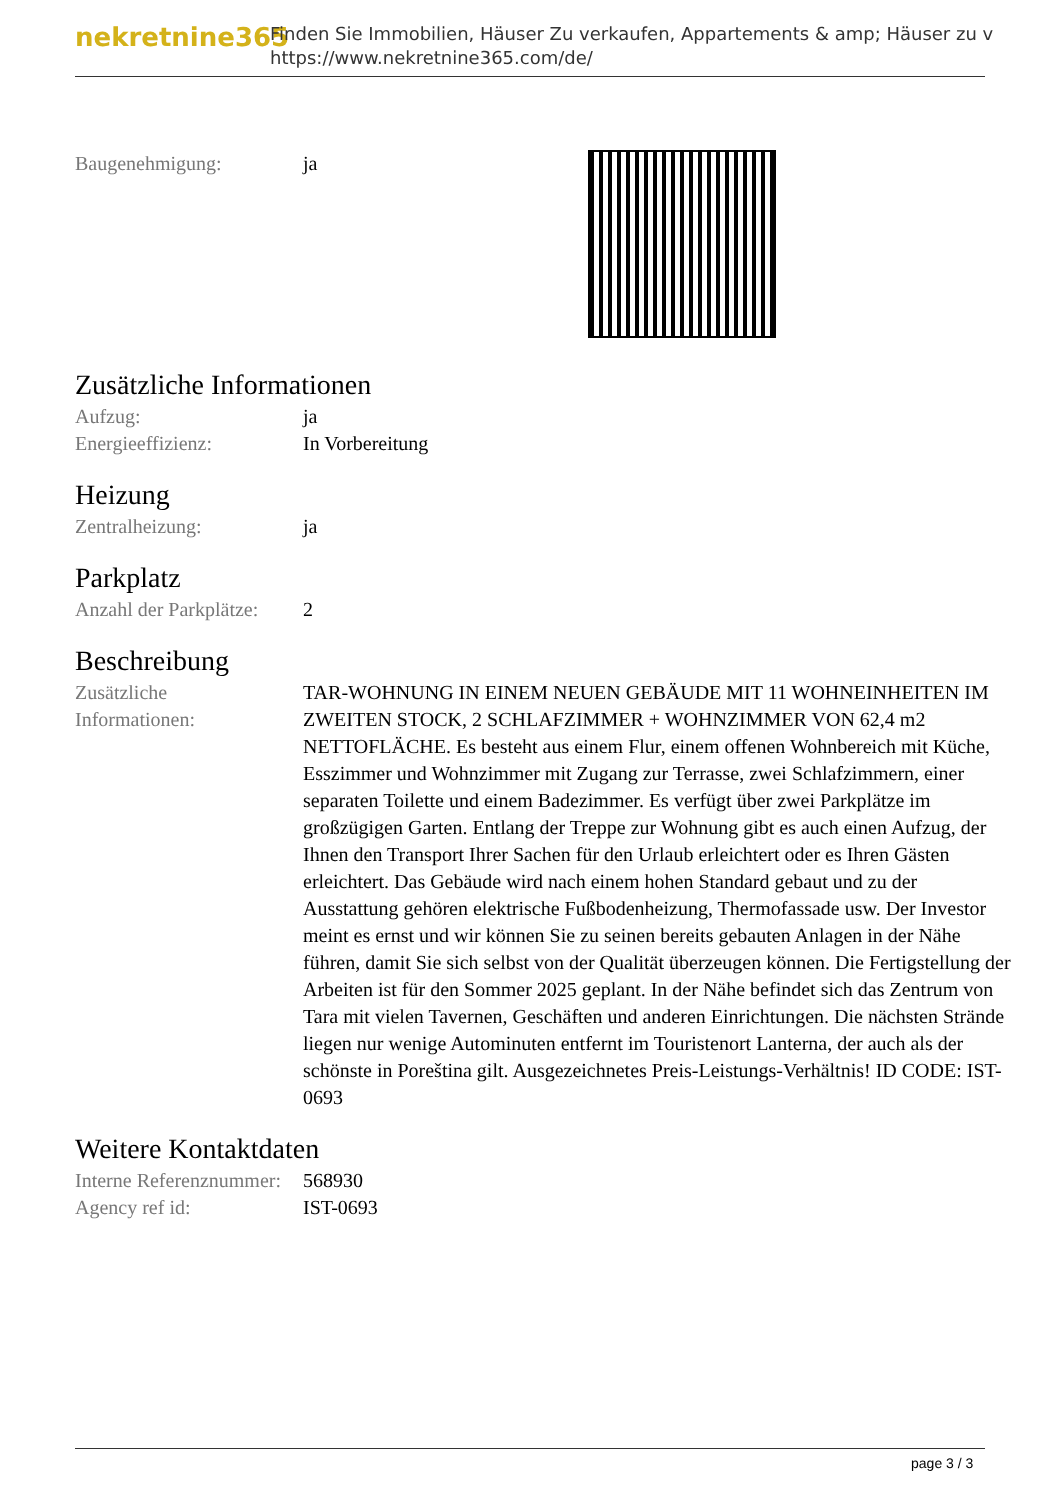nekretnine365
Finden Sie Immobilien, Häuser Zu verkaufen, Appartements & amp; Häuser zu v
https://www.nekretnine365.com/de/
| Baugenehmigung: | ja |
Zusätzliche Informationen
| Aufzug: | ja |
| Energieeffizienz: | In Vorbereitung |
Heizung
| Zentralheizung: | ja |
Parkplatz
| Anzahl der Parkplätze: | 2 |
Beschreibung
| Zusätzliche Informationen: | TAR-WOHNUNG IN EINEM NEUEN GEBÄUDE MIT 11 WOHNEINHEITEN IM ZWEITEN STOCK, 2 SCHLAFZIMMER + WOHNZIMMER VON 62,4 m2 NETTOFLÄCHE. Es besteht aus einem Flur, einem offenen Wohnbereich mit Küche, Esszimmer und Wohnzimmer mit Zugang zur Terrasse, zwei Schlafzimmern, einer separaten Toilette und einem Badezimmer. Es verfügt über zwei Parkplätze im großzügigen Garten. Entlang der Treppe zur Wohnung gibt es auch einen Aufzug, der Ihnen den Transport Ihrer Sachen für den Urlaub erleichtert oder es Ihren Gästen erleichtert. Das Gebäude wird nach einem hohen Standard gebaut und zu der Ausstattung gehören elektrische Fußbodenheizung, Thermofassade usw. Der Investor meint es ernst und wir können Sie zu seinen bereits gebauten Anlagen in der Nähe führen, damit Sie sich selbst von der Qualität überzeugen können. Die Fertigstellung der Arbeiten ist für den Sommer 2025 geplant. In der Nähe befindet sich das Zentrum von Tara mit vielen Tavernen, Geschäften und anderen Einrichtungen. Die nächsten Strände liegen nur wenige Autominuten entfernt im Touristenort Lanterna, der auch als der schönste in Poreština gilt. Ausgezeichnetes Preis-Leistungs-Verhältnis! ID CODE: IST-0693 |
Weitere Kontaktdaten
| Interne Referenznummer: | 568930 |
| Agency ref id: | IST-0693 |
page 3 / 3